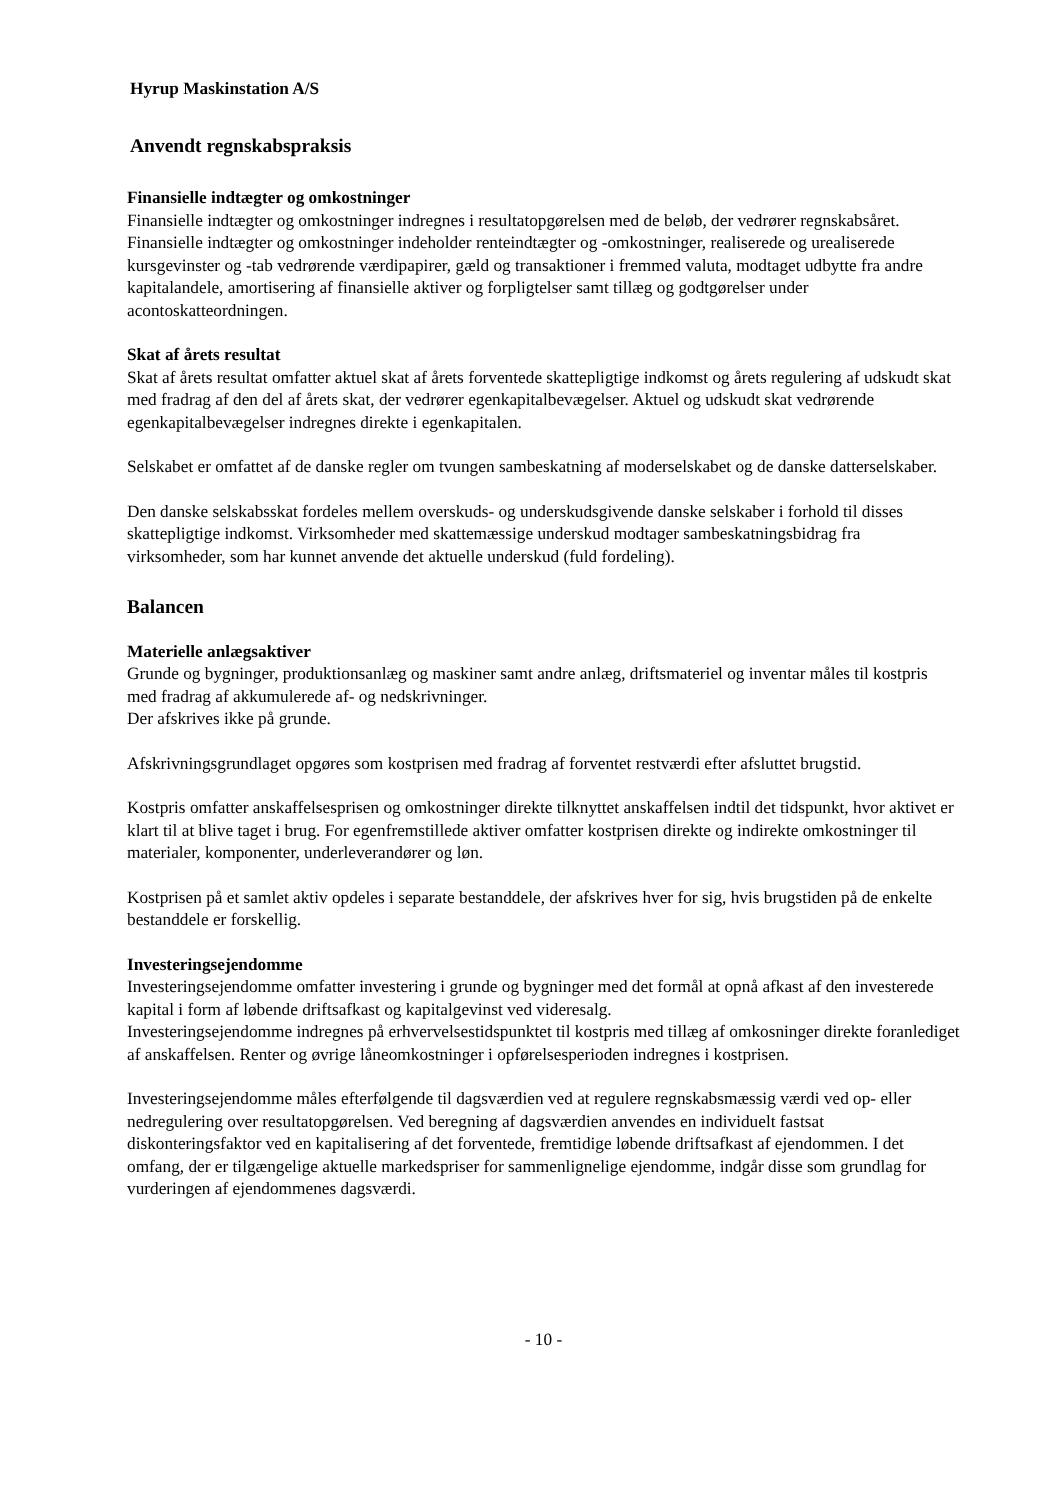Hyrup Maskinstation A/S
Anvendt regnskabspraksis
Finansielle indtægter og omkostninger
Finansielle indtægter og omkostninger indregnes i resultatopgørelsen med de beløb, der vedrører regnskabsåret. Finansielle indtægter og omkostninger indeholder renteindtægter og -omkostninger, realiserede og urealiserede kursgevinster og -tab vedrørende værdipapirer, gæld og transaktioner i fremmed valuta, modtaget udbytte fra andre kapitalandele, amortisering af finansielle aktiver og forpligtelser samt tillæg og godtgørelser under acontoskatteordningen.
Skat af årets resultat
Skat af årets resultat omfatter aktuel skat af årets forventede skattepligtige indkomst og årets regulering af udskudt skat med fradrag af den del af årets skat, der vedrører egenkapitalbevægelser. Aktuel og udskudt skat vedrørende egenkapitalbevægelser indregnes direkte i egenkapitalen.
Selskabet er omfattet af de danske regler om tvungen sambeskatning af moderselskabet og de danske datterselskaber.
Den danske selskabsskat fordeles mellem overskuds- og underskudsgivende danske selskaber i forhold til disses skattepligtige indkomst. Virksomheder med skattemæssige underskud modtager sambeskatningsbidrag fra virksomheder, som har kunnet anvende det aktuelle underskud (fuld fordeling).
Balancen
Materielle anlægsaktiver
Grunde og bygninger, produktionsanlæg og maskiner samt andre anlæg, driftsmateriel og inventar måles til kostpris med fradrag af akkumulerede af- og nedskrivninger.
Der afskrives ikke på grunde.
Afskrivningsgrundlaget opgøres som kostprisen med fradrag af forventet restværdi efter afsluttet brugstid.
Kostpris omfatter anskaffelsesprisen og omkostninger direkte tilknyttet anskaffelsen indtil det tidspunkt, hvor aktivet er klart til at blive taget i brug. For egenfremstillede aktiver omfatter kostprisen direkte og indirekte omkostninger til materialer, komponenter, underleverandører og løn.
Kostprisen på et samlet aktiv opdeles i separate bestanddele, der afskrives hver for sig, hvis brugstiden på de enkelte bestanddele er forskellig.
Investeringsejendomme
Investeringsejendomme omfatter investering i grunde og bygninger med det formål at opnå afkast af den investerede kapital i form af løbende driftsafkast og kapitalgevinst ved videresalg.
Investeringsejendomme indregnes på erhvervelsestidspunktet til kostpris med tillæg af omkosninger direkte foranlediget af anskaffelsen. Renter og øvrige låneomkostninger i opførelsesperioden indregnes i kostprisen.
Investeringsejendomme måles efterfølgende til dagsværdien ved at regulere regnskabsmæssig værdi ved op- eller nedregulering over resultatopgørelsen. Ved beregning af dagsværdien anvendes en individuelt fastsat diskonteringsfaktor ved en kapitalisering af det forventede, fremtidige løbende driftsafkast af ejendommen. I det omfang, der er tilgængelige aktuelle markedspriser for sammenlignelige ejendomme, indgår disse som grundlag for vurderingen af ejendommenes dagsværdi.
- 10 -